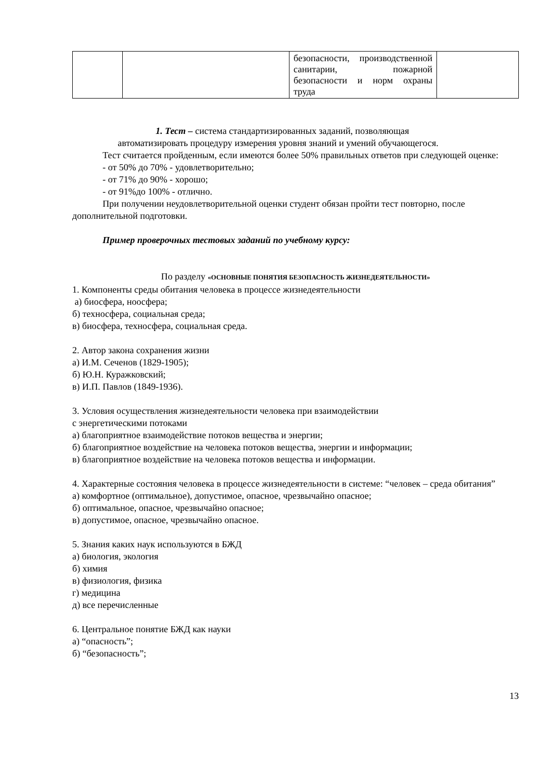| | | безопасности, производственной санитарии, пожарной безопасности и норм охраны труда | |
1. Тест – система стандартизированных заданий, позволяющая
автоматизировать процедуру измерения уровня знаний и умений обучающегося.
Тест считается пройденным, если имеются более 50% правильных ответов при следующей оценке:
- от 50% до 70% - удовлетворительно;
- от 71% до 90% - хорошо;
- от 91%до 100% - отлично.
При получении неудовлетворительной оценки студент обязан пройти тест повторно, после дополнительной подготовки.
Пример проверочных тестовых заданий по учебному курсу:
По разделу «ОСНОВНЫЕ ПОНЯТИЯ БЕЗОПАСНОСТЬ ЖИЗНЕДЕЯТЕЛЬНОСТИ»
1. Компоненты среды обитания человека в процессе жизнедеятельности
а) биосфера, ноосфера;
б) техносфера, социальная среда;
в) биосфера, техносфера, социальная среда.
2. Автор закона сохранения жизни
а) И.М. Сеченов (1829-1905);
б) Ю.Н. Куражковский;
в) И.П. Павлов (1849-1936).
3. Условия осуществления жизнедеятельности человека при взаимодействии
с энергетическими потоками
а) благоприятное взаимодействие потоков вещества и энергии;
б) благоприятное воздействие на человека потоков вещества, энергии и информации;
в) благоприятное воздействие на человека потоков вещества и информации.
4. Характерные состояния человека в процессе жизнедеятельности в системе: “человек – среда обитания”
а) комфортное (оптимальное), допустимое, опасное, чрезвычайно опасное;
б) оптимальное, опасное, чрезвычайно опасное;
в) допустимое, опасное, чрезвычайно опасное.
5. Знания каких наук используются в БЖД
а) биология, экология
б) химия
в) физиология, физика
г) медицина
д) все перечисленные
6. Центральное понятие БЖД как науки
а) “опасность”;
б) “безопасность”;
13